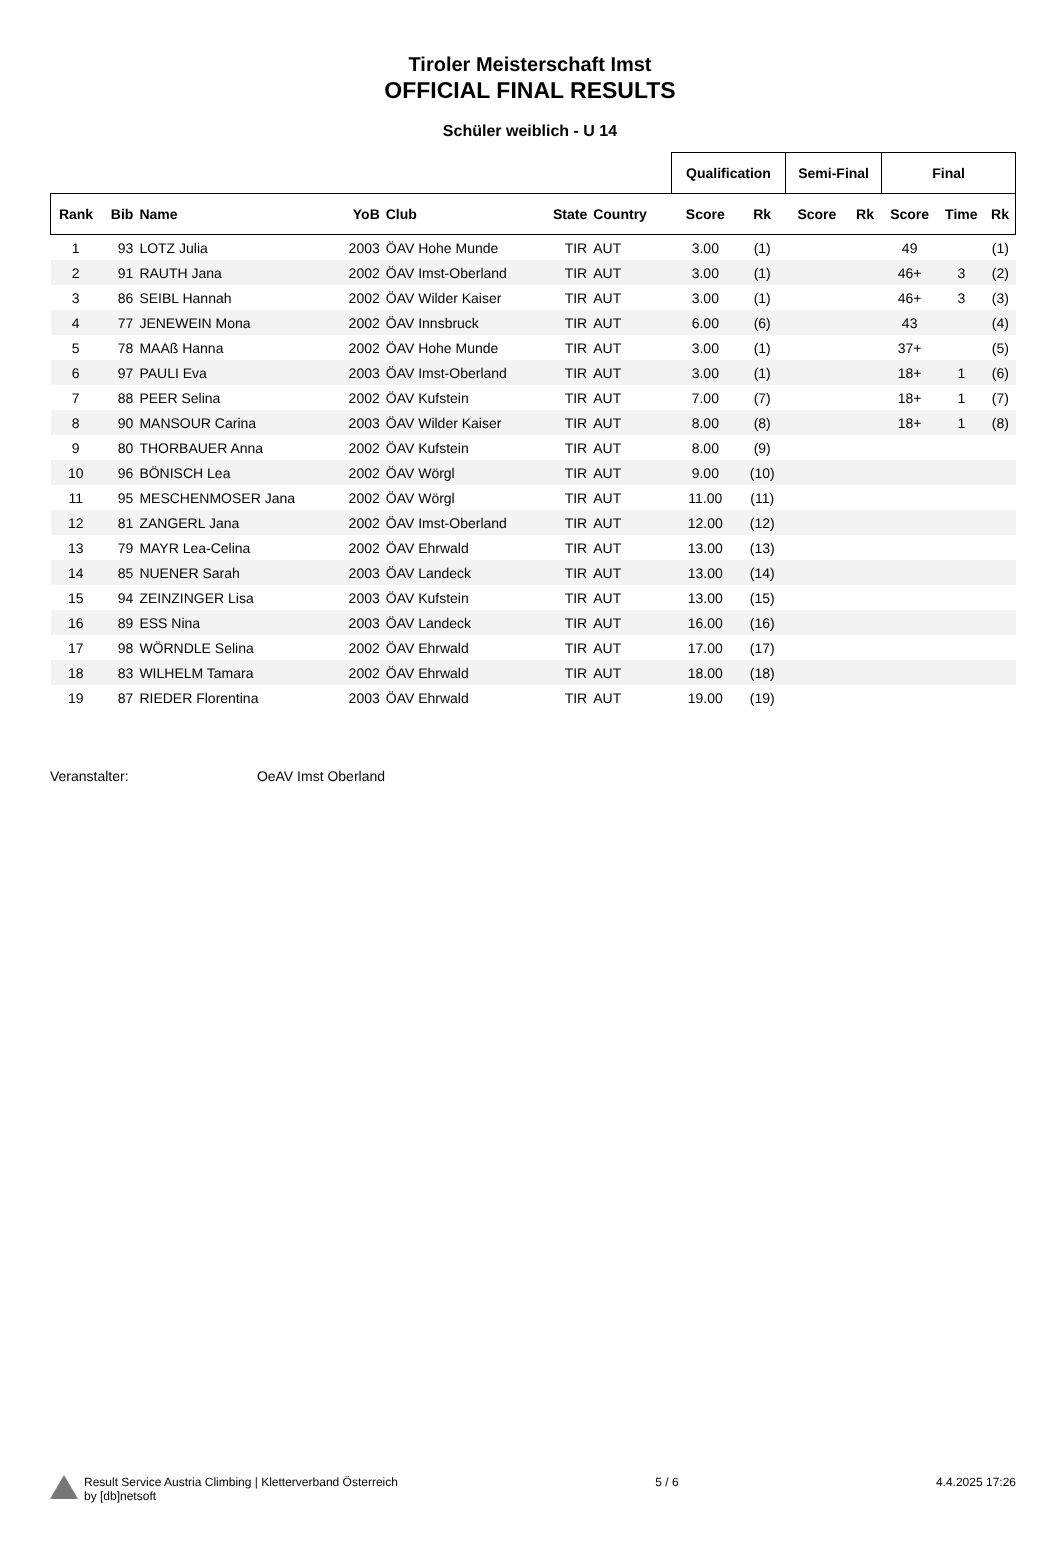Tiroler Meisterschaft Imst
OFFICIAL FINAL RESULTS
Schüler weiblich - U 14
| | | | | | | | | Qualification | | Semi-Final | | Final | | |
| --- | --- | --- | --- | --- | --- | --- | --- | --- | --- | --- | --- | --- | --- | --- |
| Rank | Bib | Name | YoB | Club | State | Country | | Score | Rk | Score | Rk | Score | Time | Rk |
| 1 | 93 | LOTZ Julia | 2003 | ÖAV Hohe Munde | TIR | AUT | | 3.00 | (1) | | | 49 | | (1) |
| 2 | 91 | RAUTH Jana | 2002 | ÖAV Imst-Oberland | TIR | AUT | | 3.00 | (1) | | | 46+ | 3 | (2) |
| 3 | 86 | SEIBL Hannah | 2002 | ÖAV Wilder Kaiser | TIR | AUT | | 3.00 | (1) | | | 46+ | 3 | (3) |
| 4 | 77 | JENEWEIN Mona | 2002 | ÖAV Innsbruck | TIR | AUT | | 6.00 | (6) | | | 43 | | (4) |
| 5 | 78 | MAAß Hanna | 2002 | ÖAV Hohe Munde | TIR | AUT | | 3.00 | (1) | | | 37+ | | (5) |
| 6 | 97 | PAULI Eva | 2003 | ÖAV Imst-Oberland | TIR | AUT | | 3.00 | (1) | | | 18+ | 1 | (6) |
| 7 | 88 | PEER Selina | 2002 | ÖAV Kufstein | TIR | AUT | | 7.00 | (7) | | | 18+ | 1 | (7) |
| 8 | 90 | MANSOUR Carina | 2003 | ÖAV Wilder Kaiser | TIR | AUT | | 8.00 | (8) | | | 18+ | 1 | (8) |
| 9 | 80 | THORBAUER Anna | 2002 | ÖAV Kufstein | TIR | AUT | | 8.00 | (9) | | | | | |
| 10 | 96 | BÖNISCH Lea | 2002 | ÖAV Wörgl | TIR | AUT | | 9.00 | (10) | | | | | |
| 11 | 95 | MESCHENMOSER Jana | 2002 | ÖAV Wörgl | TIR | AUT | | 11.00 | (11) | | | | | |
| 12 | 81 | ZANGERL Jana | 2002 | ÖAV Imst-Oberland | TIR | AUT | | 12.00 | (12) | | | | | |
| 13 | 79 | MAYR Lea-Celina | 2002 | ÖAV Ehrwald | TIR | AUT | | 13.00 | (13) | | | | | |
| 14 | 85 | NUENER Sarah | 2003 | ÖAV Landeck | TIR | AUT | | 13.00 | (14) | | | | | |
| 15 | 94 | ZEINZINGER Lisa | 2003 | ÖAV Kufstein | TIR | AUT | | 13.00 | (15) | | | | | |
| 16 | 89 | ESS Nina | 2003 | ÖAV Landeck | TIR | AUT | | 16.00 | (16) | | | | | |
| 17 | 98 | WÖRNDLE Selina | 2002 | ÖAV Ehrwald | TIR | AUT | | 17.00 | (17) | | | | | |
| 18 | 83 | WILHELM Tamara | 2002 | ÖAV Ehrwald | TIR | AUT | | 18.00 | (18) | | | | | |
| 19 | 87 | RIEDER Florentina | 2003 | ÖAV Ehrwald | TIR | AUT | | 19.00 | (19) | | | | | |
Veranstalter: OeAV Imst Oberland
Result Service Austria Climbing | Kletterverband Österreich
by [db]netsoft
5 / 6 4.4.2025 17:26